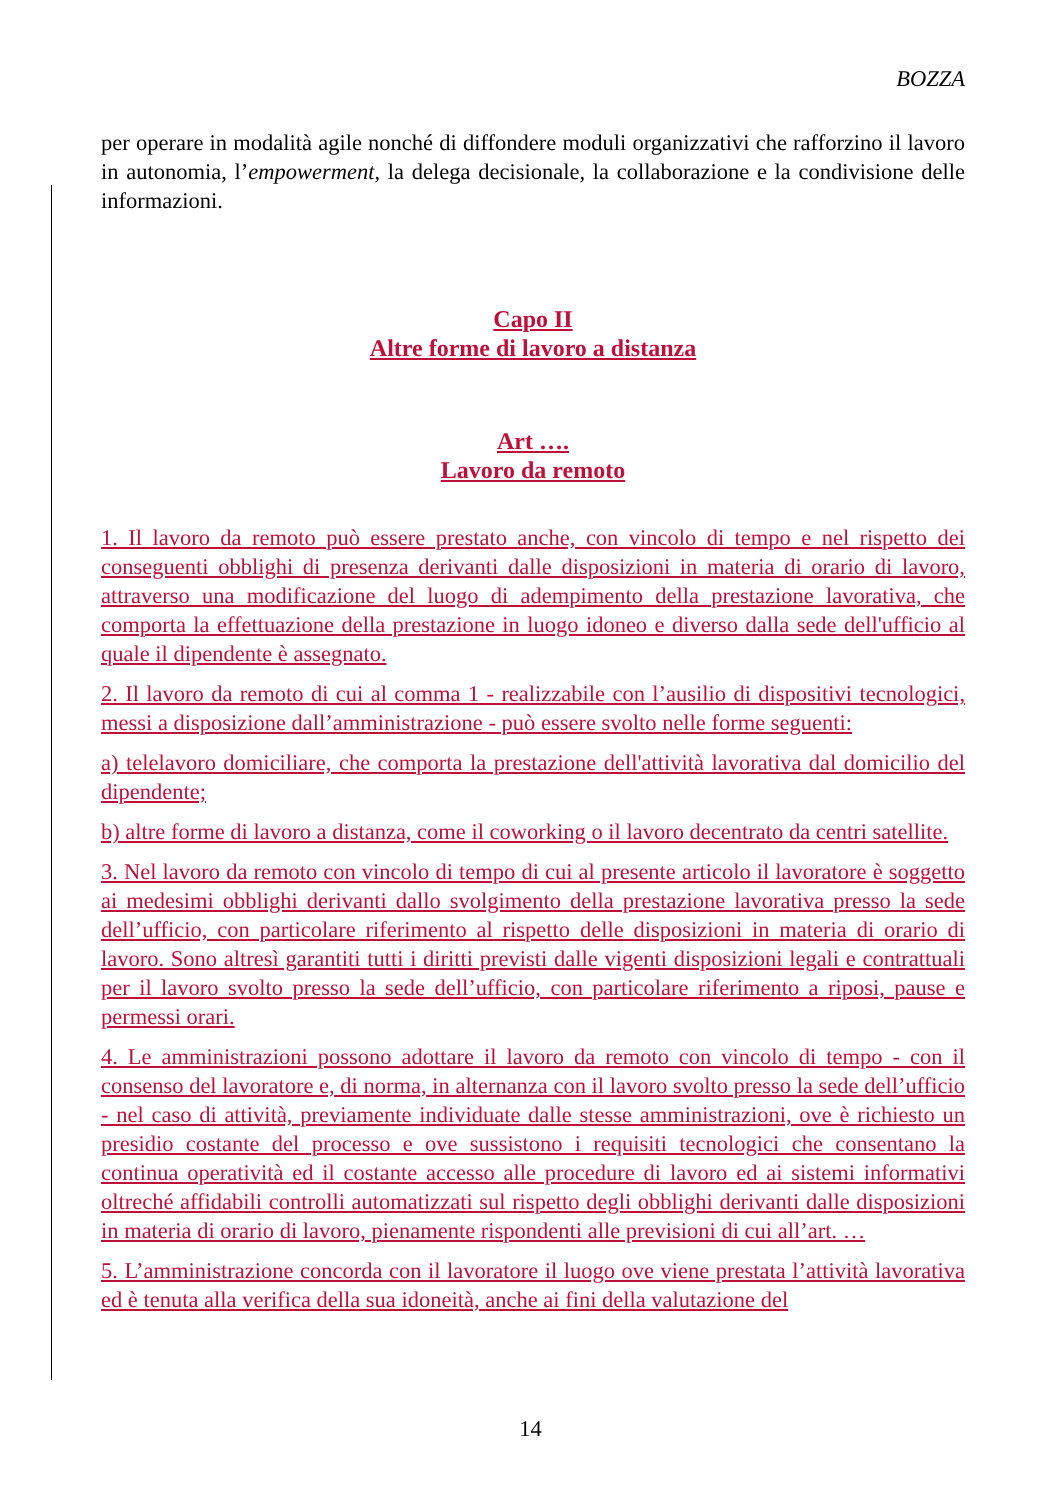BOZZA
per operare in modalità agile nonché di diffondere moduli organizzativi che rafforzino il lavoro in autonomia, l’empowerment, la delega decisionale, la collaborazione e la condivisione delle informazioni.
Capo II
Altre forme di lavoro a distanza
Art ….
Lavoro da remoto
1. Il lavoro da remoto può essere prestato anche, con vincolo di tempo e nel rispetto dei conseguenti obblighi di presenza derivanti dalle disposizioni in materia di orario di lavoro, attraverso una modificazione del luogo di adempimento della prestazione lavorativa, che comporta la effettuazione della prestazione in luogo idoneo e diverso dalla sede dell'ufficio al quale il dipendente è assegnato.
2. Il lavoro da remoto di cui al comma 1 - realizzabile con l’ausilio di dispositivi tecnologici, messi a disposizione dall’amministrazione - può essere svolto nelle forme seguenti:
a) telelavoro domiciliare, che comporta la prestazione dell'attività lavorativa dal domicilio del dipendente;
b) altre forme di lavoro a distanza, come il coworking o il lavoro decentrato da centri satellite.
3. Nel lavoro da remoto con vincolo di tempo di cui al presente articolo il lavoratore è soggetto ai medesimi obblighi derivanti dallo svolgimento della prestazione lavorativa presso la sede dell’ufficio, con particolare riferimento al rispetto delle disposizioni in materia di orario di lavoro. Sono altresì garantiti tutti i diritti previsti dalle vigenti disposizioni legali e contrattuali per il lavoro svolto presso la sede dell’ufficio, con particolare riferimento a riposi, pause e permessi orari.
4. Le amministrazioni possono adottare il lavoro da remoto con vincolo di tempo - con il consenso del lavoratore e, di norma, in alternanza con il lavoro svolto presso la sede dell’ufficio - nel caso di attività, previamente individuate dalle stesse amministrazioni, ove è richiesto un presidio costante del processo e ove sussistono i requisiti tecnologici che consentano la continua operatività ed il costante accesso alle procedure di lavoro ed ai sistemi informativi oltreché affidabili controlli automatizzati sul rispetto degli obblighi derivanti dalle disposizioni in materia di orario di lavoro, pienamente rispondenti alle previsioni di cui all’art. …
5. L’amministrazione concorda con il lavoratore il luogo ove viene prestata l’attività lavorativa ed è tenuta alla verifica della sua idoneità, anche ai fini della valutazione del
14